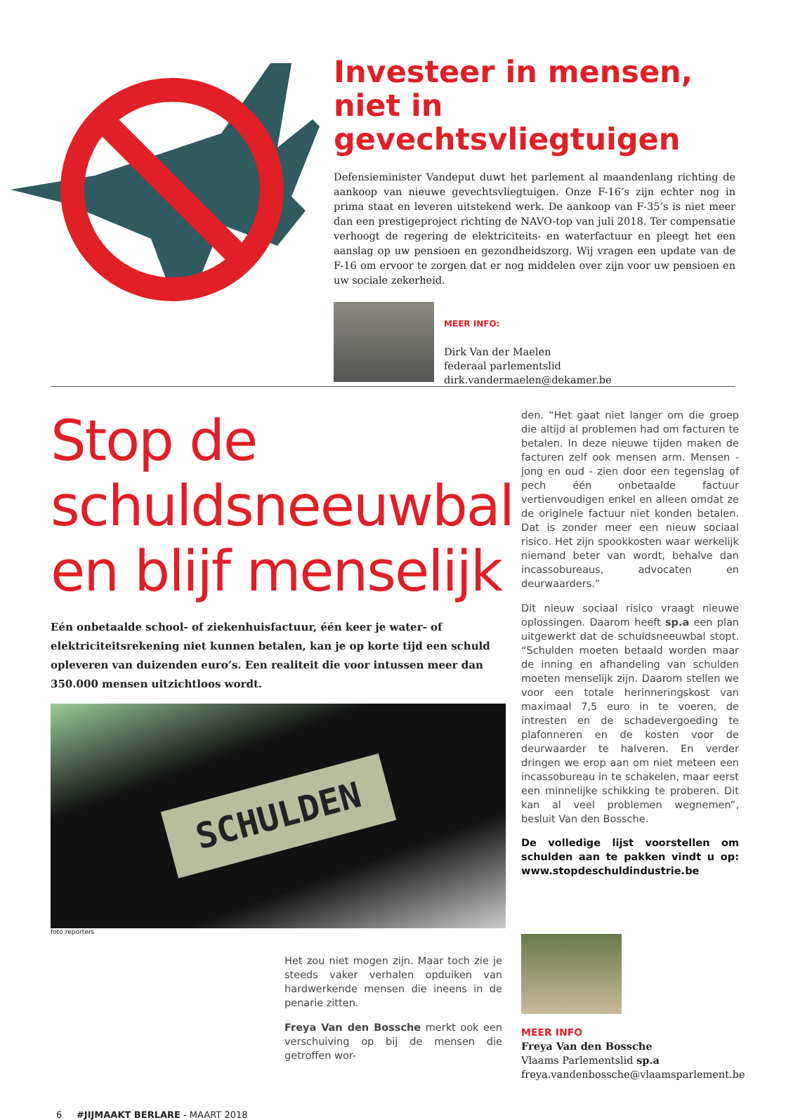Investeer in mensen, niet in gevechtsvliegtuigen
Defensieminister Vandeput duwt het parlement al maandenlang richting de aankoop van nieuwe gevechtsvliegtuigen. Onze F-16’s zijn echter nog in prima staat en leveren uitstekend werk. De aankoop van F-35’s is niet meer dan een prestigeproject richting de NAVO-top van juli 2018. Ter compensatie verhoogt de regering de elektriciteits- en waterfactuur en pleegt het een aanslag op uw pensioen en gezondheidszorg. Wij vragen een update van de F-16 om ervoor te zorgen dat er nog middelen over zijn voor uw pensioen en uw sociale zekerheid.
MEER INFO:
Dirk Van der Maelen
federaal parlementslid
dirk.vandermaelen@dekamer.be
Stop de schuldsneeuwbal en blijf menselijk
Eén onbetaalde school- of ziekenhuisfactuur, één keer je water- of elektriciteitsrekening niet kunnen betalen, kan je op korte tijd een schuld opleveren van duizenden euro’s. Een realiteit die voor intussen meer dan 350.000 mensen uitzichtloos wordt.
SCHULDEN
foto:reporters
Het zou niet mogen zijn. Maar toch zie je steeds vaker verhalen opduiken van hardwerkende mensen die ineens in de penarie zitten.
Freya Van den Bossche merkt ook een verschuiving op bij de mensen die getroffen wor-
den. “Het gaat niet langer om die groep die altijd al problemen had om facturen te betalen. In deze nieuwe tijden maken de facturen zelf ook mensen arm. Mensen - jong en oud - zien door een tegenslag of pech één onbetaalde factuur vertienvoudigen enkel en alleen omdat ze de originele factuur niet konden betalen. Dat is zonder meer een nieuw sociaal risico. Het zijn spookkosten waar werkelijk niemand beter van wordt, behalve dan incassobureaus, advocaten en deurwaarders.”
Dit nieuw sociaal risico vraagt nieuwe oplossingen. Daarom heeft sp.a een plan uitgewerkt dat de schuldsneeuwbal stopt. “Schulden moeten betaald worden maar de inning en afhandeling van schulden moeten menselijk zijn. Daarom stellen we voor een totale herinneringskost van maximaal 7,5 euro in te voeren, de intresten en de schadevergoeding te plafonneren en de kosten voor de deurwaarder te halveren. En verder dringen we erop aan om niet meteen een incassobureau in te schakelen, maar eerst een minnelijke schikking te proberen. Dit kan al veel problemen wegnemen”, besluit Van den Bossche.
De volledige lijst voorstellen om schulden aan te pakken vindt u op: www.stopdeschuldindustrie.be
MEER INFO
Freya Van den Bossche
Vlaams Parlementslid sp.a
freya.vandenbossche@vlaamsparlement.be
6 #JIJMAAKT BERLARE - MAART 2018